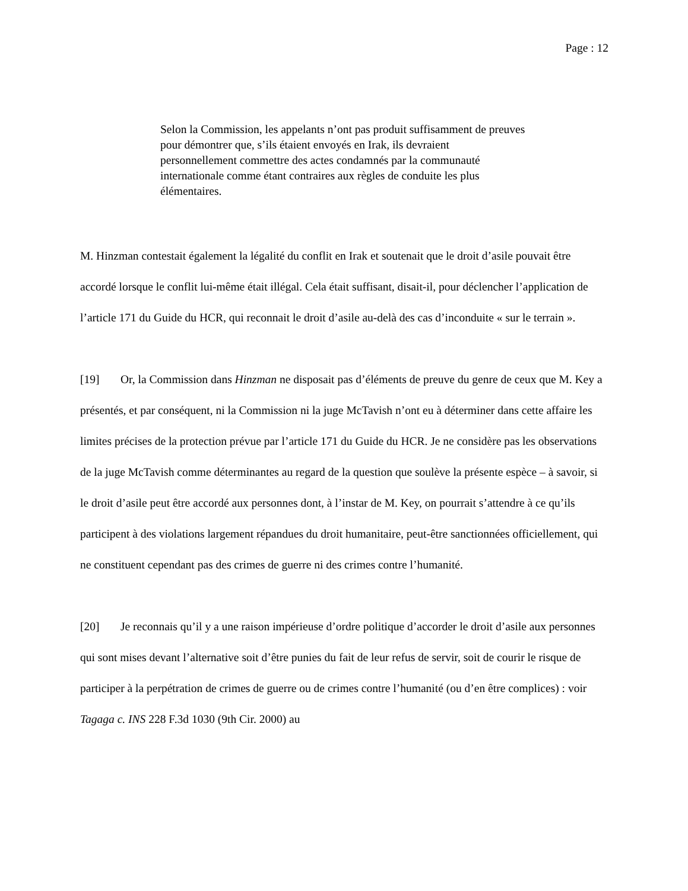Page : 12
Selon la Commission, les appelants n’ont pas produit suffisamment de preuves pour démontrer que, s’ils étaient envoyés en Irak, ils devraient personnellement commettre des actes condamnés par la communauté internationale comme étant contraires aux règles de conduite les plus élémentaires.
M. Hinzman contestait également la légalité du conflit en Irak et soutenait que le droit d’asile pouvait être accordé lorsque le conflit lui-même était illégal. Cela était suffisant, disait-il, pour déclencher l’application de l’article 171 du Guide du HCR, qui reconnait le droit d’asile au-delà des cas d’inconduite « sur le terrain ».
[19] Or, la Commission dans Hinzman ne disposait pas d’éléments de preuve du genre de ceux que M. Key a présentés, et par conséquent, ni la Commission ni la juge McTavish n’ont eu à déterminer dans cette affaire les limites précises de la protection prévue par l’article 171 du Guide du HCR. Je ne considère pas les observations de la juge McTavish comme déterminantes au regard de la question que soulève la présente espèce – à savoir, si le droit d’asile peut être accordé aux personnes dont, à l’instar de M. Key, on pourrait s’attendre à ce qu’ils participent à des violations largement répandues du droit humanitaire, peut-être sanctionnées officiellement, qui ne constituent cependant pas des crimes de guerre ni des crimes contre l’humanité.
[20] Je reconnais qu’il y a une raison impérieuse d’ordre politique d’accorder le droit d’asile aux personnes qui sont mises devant l’alternative soit d’être punies du fait de leur refus de servir, soit de courir le risque de participer à la perpétration de crimes de guerre ou de crimes contre l’humanité (ou d’en être complices) : voir Tagaga c. INS 228 F.3d 1030 (9th Cir. 2000) au